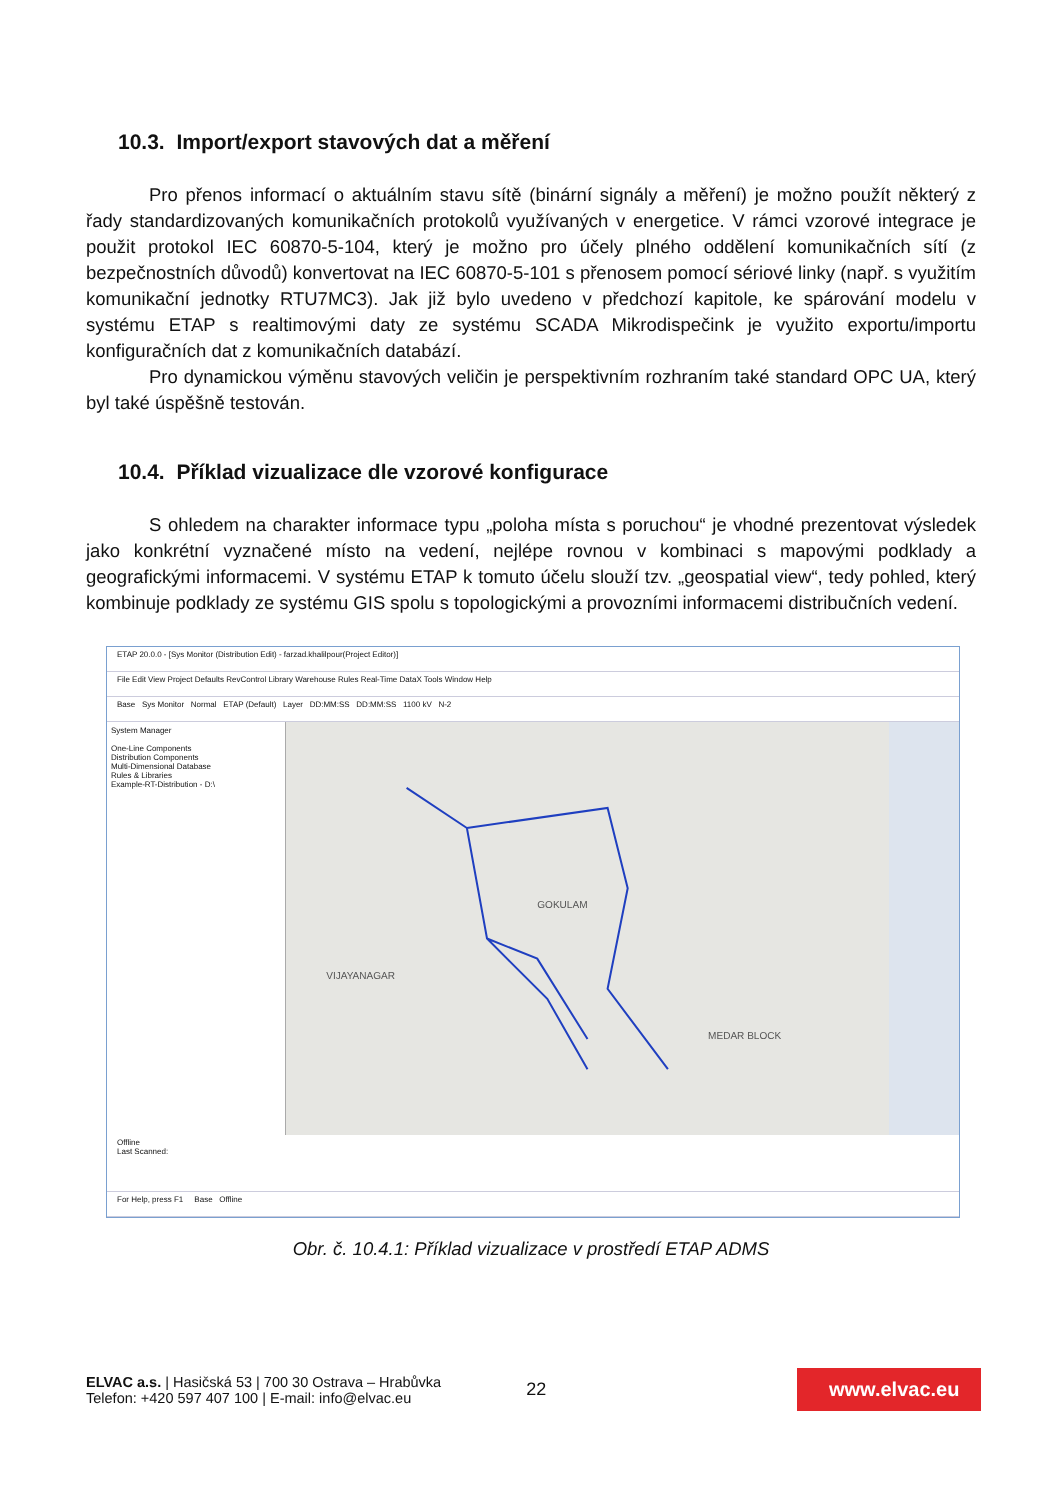10.3. Import/export stavových dat a měření
Pro přenos informací o aktuálním stavu sítě (binární signály a měření) je možno použít některý z řady standardizovaných komunikačních protokolů využívaných v energetice. V rámci vzorové integrace je použit protokol IEC 60870-5-104, který je možno pro účely plného oddělení komunikačních sítí (z bezpečnostních důvodů) konvertovat na IEC 60870-5-101 s přenosem pomocí sériové linky (např. s využitím komunikační jednotky RTU7MC3). Jak již bylo uvedeno v předchozí kapitole, ke spárování modelu v systému ETAP s realtimovými daty ze systému SCADA Mikrodispečink je využito exportu/importu konfiguračních dat z komunikačních databází.
Pro dynamickou výměnu stavových veličin je perspektivním rozhraním také standard OPC UA, který byl také úspěšně testován.
10.4. Příklad vizualizace dle vzorové konfigurace
S ohledem na charakter informace typu „poloha místa s poruchou“ je vhodné prezentovat výsledek jako konkrétní vyznačené místo na vedení, nejlépe rovnou v kombinaci s mapovými podklady a geografickými informacemi. V systému ETAP k tomuto účelu slouží tzv. „geospatial view“, tedy pohled, který kombinuje podklady ze systému GIS spolu s topologickými a provozními informacemi distribučních vedení.
ETAP 20.0.0 - [Sys Monitor (Distribution Edit) - farzad.khalilpour(Project Editor)]
File Edit View Project Defaults RevControl Library Warehouse Rules Real-Time DataX Tools Window Help
Base Sys Monitor Normal ETAP (Default) Layer DD:MM:SS DD:MM:SS 1100 kV N-2
System Manager
One-Line Components
Distribution Components
Multi-Dimensional Database
Rules & Libraries
Example-RT-Distribution - D:\
VIJAYANAGAR
GOKULAM
MEDAR BLOCK
Offline
Last Scanned:
For Help, press F1 Base Offline
Obr. č. 10.4.1: Příklad vizualizace v prostředí ETAP ADMS
ELVAC a.s. | Hasičská 53 | 700 30 Ostrava – Hrabůvka
Telefon: +420 597 407 100 | E-mail: info@elvac.eu
22
www.elvac.eu